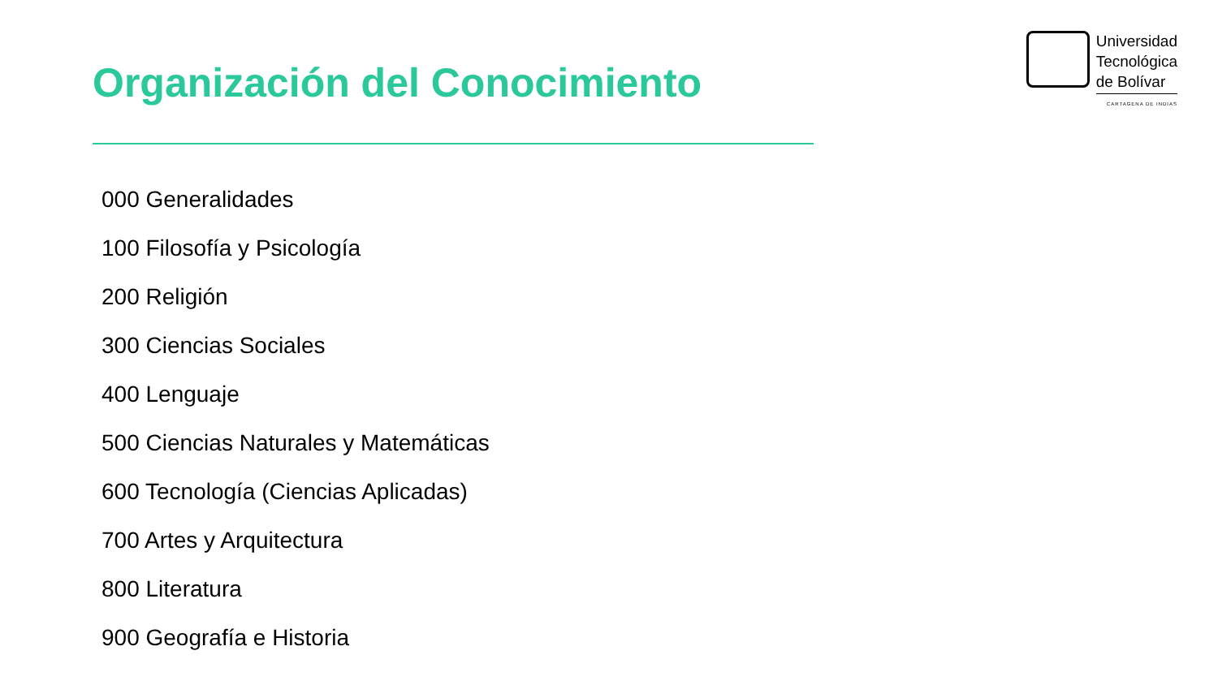Organización del Conocimiento
Universidad
Tecnológica
de Bolívar
CARTAGENA DE INDIAS
000 Generalidades
100 Filosofía y Psicología
200 Religión
300 Ciencias Sociales
400 Lenguaje
500 Ciencias Naturales y Matemáticas
600 Tecnología (Ciencias Aplicadas)
700 Artes y Arquitectura
800 Literatura
900 Geografía e Historia